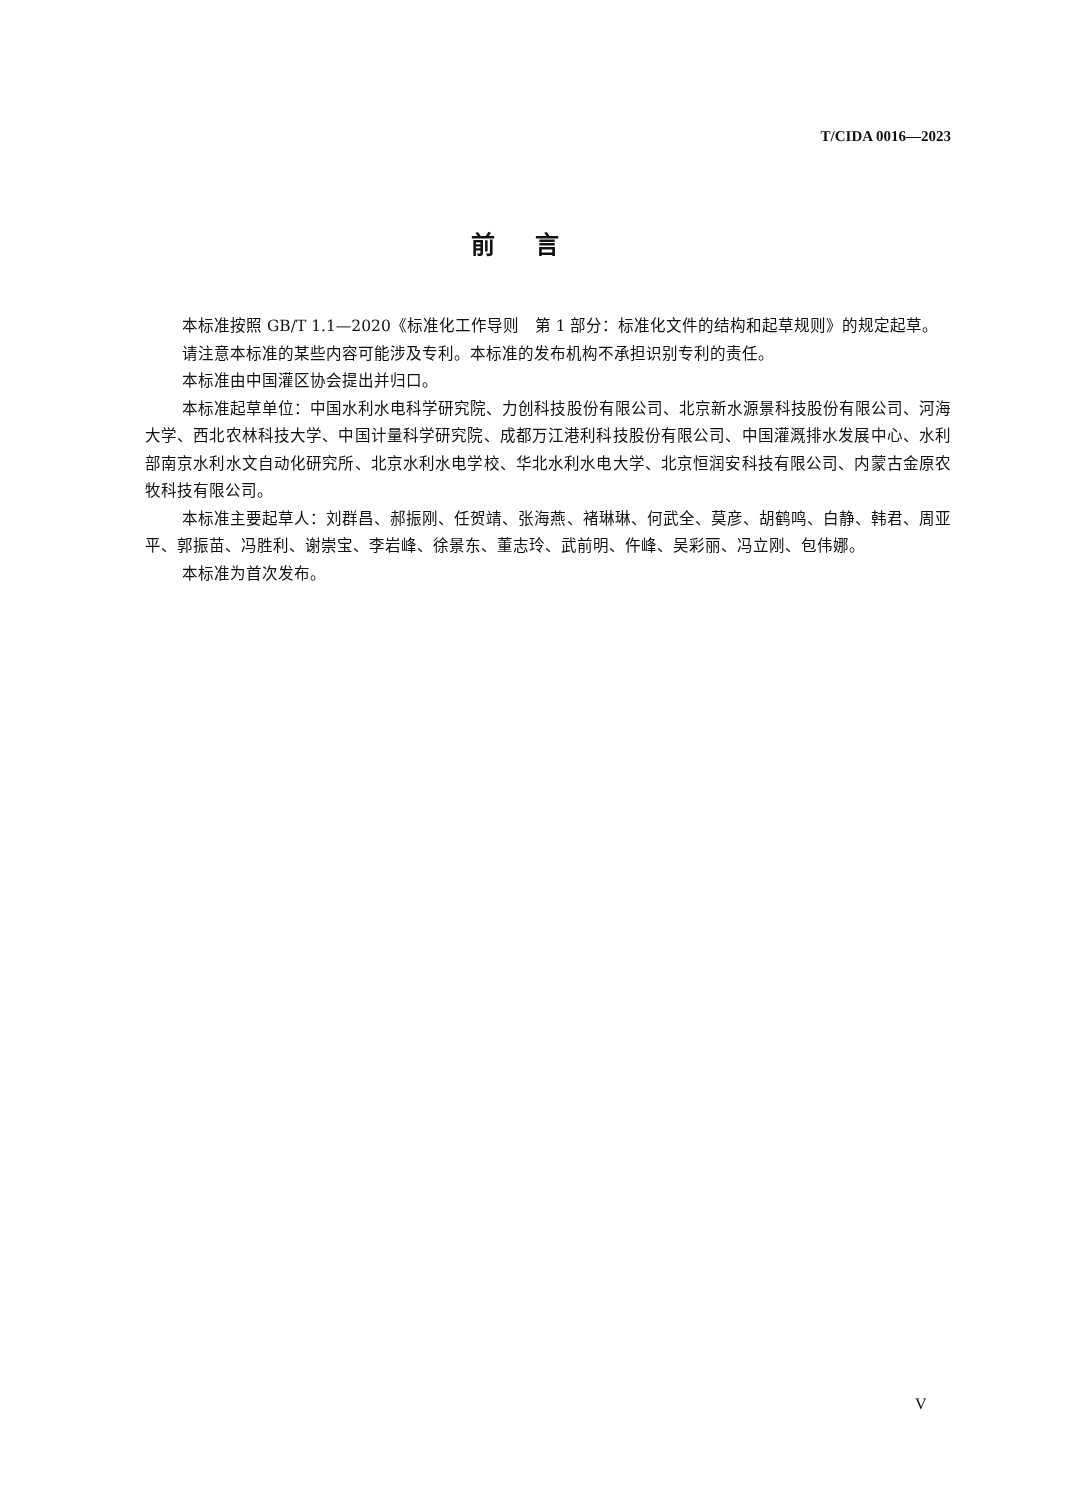T/CIDA 0016—2023
前言
本标准按照 GB/T 1.1—2020《标准化工作导则　第 1 部分：标准化文件的结构和起草规则》的规定起草。
请注意本标准的某些内容可能涉及专利。本标准的发布机构不承担识别专利的责任。
本标准由中国灌区协会提出并归口。
本标准起草单位：中国水利水电科学研究院、力创科技股份有限公司、北京新水源景科技股份有限公司、河海大学、西北农林科技大学、中国计量科学研究院、成都万江港利科技股份有限公司、中国灌溉排水发展中心、水利部南京水利水文自动化研究所、北京水利水电学校、华北水利水电大学、北京恒润安科技有限公司、内蒙古金原农牧科技有限公司。
本标准主要起草人：刘群昌、郝振刚、任贺靖、张海燕、褚琳琳、何武全、莫彦、胡鹤鸣、白静、韩君、周亚平、郭振苗、冯胜利、谢崇宝、李岩峰、徐景东、董志玲、武前明、仵峰、吴彩丽、冯立刚、包伟娜。
本标准为首次发布。
V